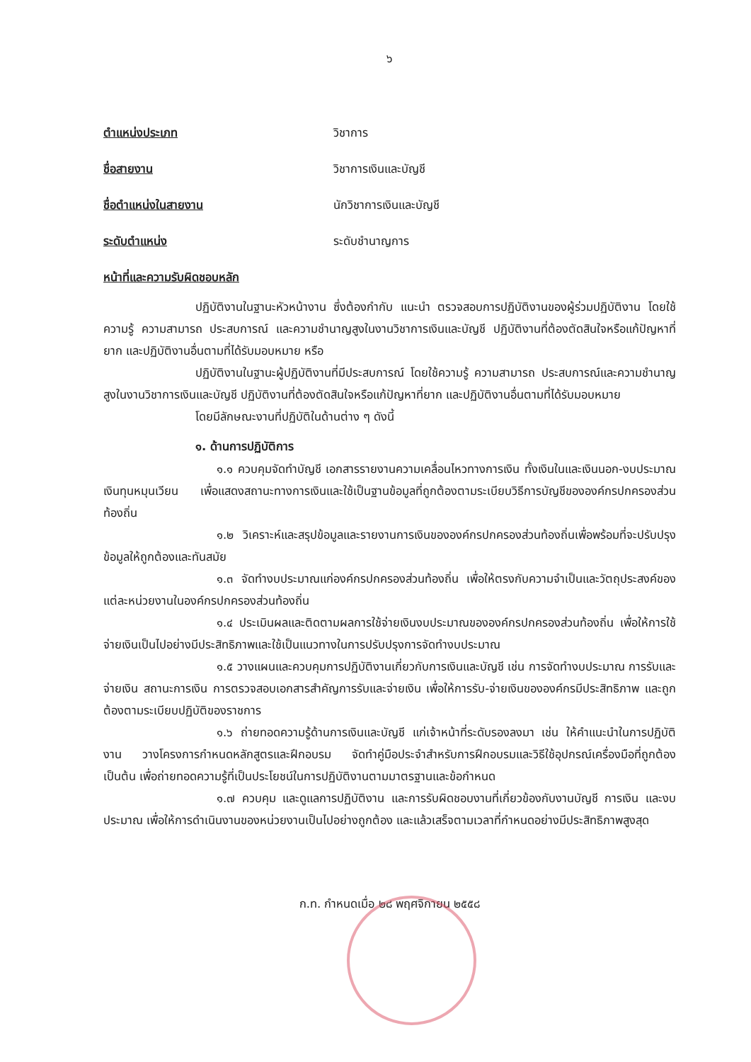๖
ตำแหน่งประเภท วิชาการ
ชื่อสายงาน วิชาการเงินและบัญชี
ชื่อตำแหน่งในสายงาน นักวิชาการเงินและบัญชี
ระดับตำแหน่ง ระดับชำนาญการ
หน้าที่และความรับผิดชอบหลัก
ปฏิบัติงานในฐานะหัวหน้างาน ซึ่งต้องกำกับ แนะนำ ตรวจสอบการปฏิบัติงานของผู้ร่วมปฏิบัติงาน โดยใช้ความรู้ ความสามารถ ประสบการณ์ และความชำนาญสูงในงานวิชาการเงินและบัญชี ปฏิบัติงานที่ต้องตัดสินใจหรือแก้ปัญหาที่ยาก และปฏิบัติงานอื่นตามที่ได้รับมอบหมาย หรือ
ปฏิบัติงานในฐานะผู้ปฏิบัติงานที่มีประสบการณ์ โดยใช้ความรู้ ความสามารถ ประสบการณ์และความชำนาญสูงในงานวิชาการเงินและบัญชี ปฏิบัติงานที่ต้องตัดสินใจหรือแก้ปัญหาที่ยาก และปฏิบัติงานอื่นตามที่ได้รับมอบหมาย
โดยมีลักษณะงานที่ปฏิบัติในด้านต่าง ๆ ดังนี้
๑. ด้านการปฏิบัติการ
๑.๑ ควบคุมจัดทำบัญชี เอกสารรายงานความเคลื่อนไหวทางการเงิน ทั้งเงินในและเงินนอก-งบประมาณ เงินทุนหมุนเวียน เพื่อแสดงสถานะทางการเงินและใช้เป็นฐานข้อมูลที่ถูกต้องตามระเบียบวิธีการบัญชีขององค์กรปกครองส่วนท้องถิ่น
๑.๒ วิเคราะห์และสรุปข้อมูลและรายงานการเงินขององค์กรปกครองส่วนท้องถิ่นเพื่อพร้อมที่จะปรับปรุงข้อมูลให้ถูกต้องและทันสมัย
๑.๓ จัดทำงบประมาณแก่องค์กรปกครองส่วนท้องถิ่น เพื่อให้ตรงกับความจำเป็นและวัตถุประสงค์ของแต่ละหน่วยงานในองค์กรปกครองส่วนท้องถิ่น
๑.๔ ประเมินผลและติดตามผลการใช้จ่ายเงินงบประมาณขององค์กรปกครองส่วนท้องถิ่น เพื่อให้การใช้จ่ายเงินเป็นไปอย่างมีประสิทธิภาพและใช้เป็นแนวทางในการปรับปรุงการจัดทำงบประมาณ
๑.๕ วางแผนและควบคุมการปฏิบัติงานเกี่ยวกับการเงินและบัญชี เช่น การจัดทำงบประมาณ การรับและจ่ายเงิน สถานะการเงิน การตรวจสอบเอกสารสำคัญการรับและจ่ายเงิน เพื่อให้การรับ-จ่ายเงินขององค์กรมีประสิทธิภาพ และถูกต้องตามระเบียบปฏิบัติของราชการ
๑.๖ ถ่ายทอดความรู้ด้านการเงินและบัญชี แก่เจ้าหน้าที่ระดับรองลงมา เช่น ให้คำแนะนำในการปฏิบัติงาน วางโครงการกำหนดหลักสูตรและฝึกอบรม จัดทำคู่มือประจำสำหรับการฝึกอบรมและวิธีใช้อุปกรณ์เครื่องมือที่ถูกต้อง เป็นต้น เพื่อถ่ายทอดความรู้ที่เป็นประโยชน์ในการปฏิบัติงานตามมาตรฐานและข้อกำหนด
๑.๗ ควบคุม และดูแลการปฏิบัติงาน และการรับผิดชอบงานที่เกี่ยวข้องกับงานบัญชี การเงิน และงบประมาณ เพื่อให้การดำเนินงานของหน่วยงานเป็นไปอย่างถูกต้อง และแล้วเสร็จตามเวลาที่กำหนดอย่างมีประสิทธิภาพสูงสุด
ก.ท. กำหนดเมื่อ ๒๘ พฤศจิกายน ๒๕๕๘